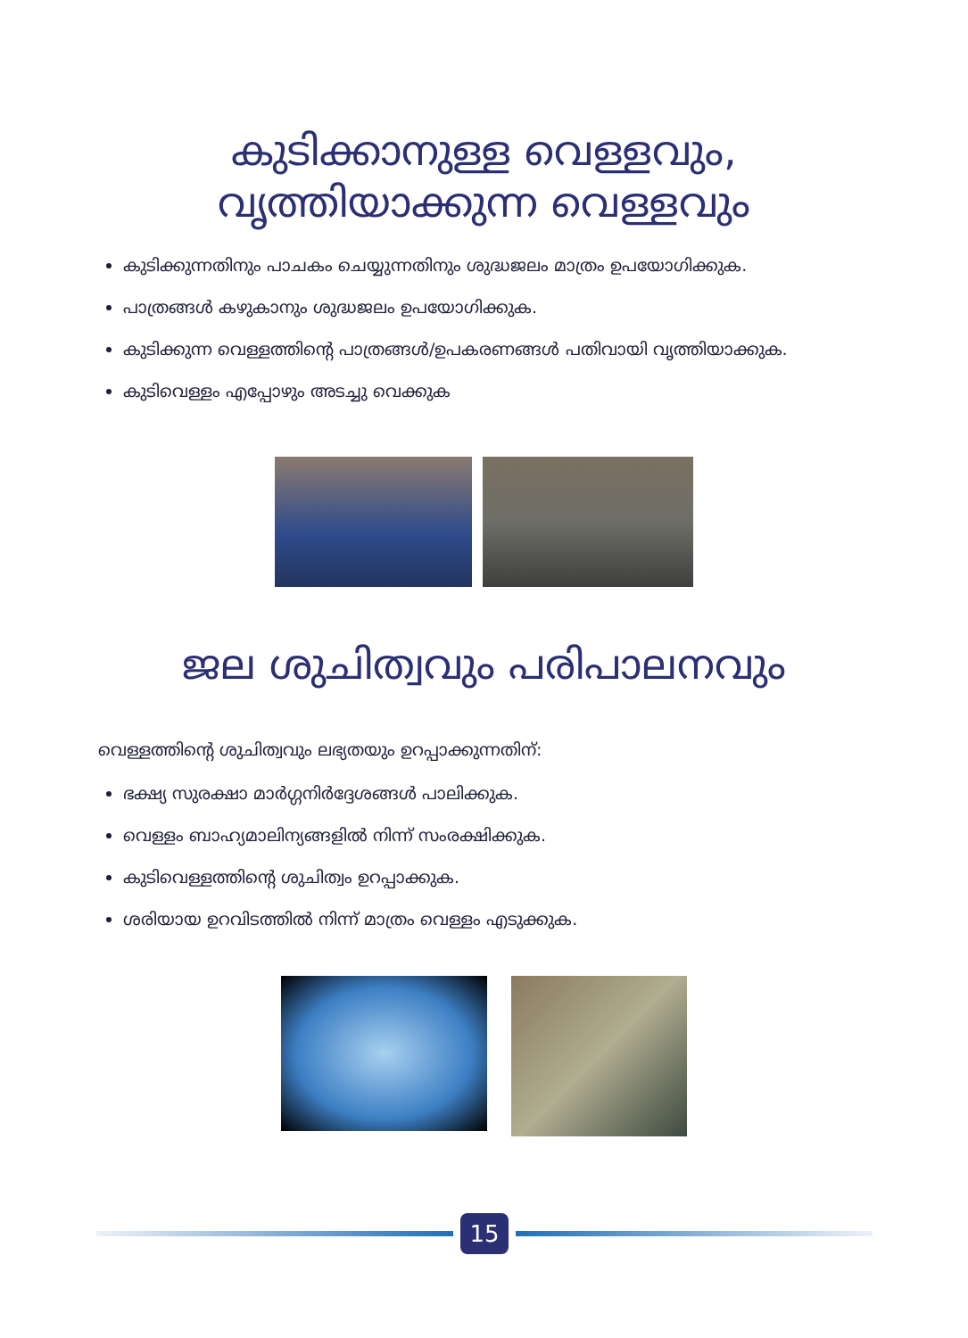കുടിക്കാനുള്ള വെള്ളവും,
വൃത്തിയാക്കുന്ന വെള്ളവും
കുടിക്കുന്നതിനും പാചകം ചെയ്യുന്നതിനും ശുദ്ധജലം മാത്രം ഉപയോഗിക്കുക.
പാത്രങ്ങൾ കഴുകാനും ശുദ്ധജലം ഉപയോഗിക്കുക.
കുടിക്കുന്ന വെള്ളത്തിന്റെ പാത്രങ്ങൾ/ഉപകരണങ്ങൾ പതിവായി വൃത്തിയാക്കുക.
കുടിവെള്ളം എപ്പോഴും അടച്ചു വെക്കുക
ജല ശുചിത്വവും പരിപാലനവും
വെള്ളത്തിന്റെ ശുചിത്വവും ലഭ്യതയും ഉറപ്പാക്കുന്നതിന്:
ഭക്ഷ്യ സുരക്ഷാ മാർഗ്ഗനിർദ്ദേശങ്ങൾ പാലിക്കുക.
വെള്ളം ബാഹ്യമാലിന്യങ്ങളിൽ നിന്ന് സംരക്ഷിക്കുക.
കുടിവെള്ളത്തിന്റെ ശുചിത്വം ഉറപ്പാക്കുക.
ശരിയായ ഉറവിടത്തിൽ നിന്ന് മാത്രം വെള്ളം എടുക്കുക.
15